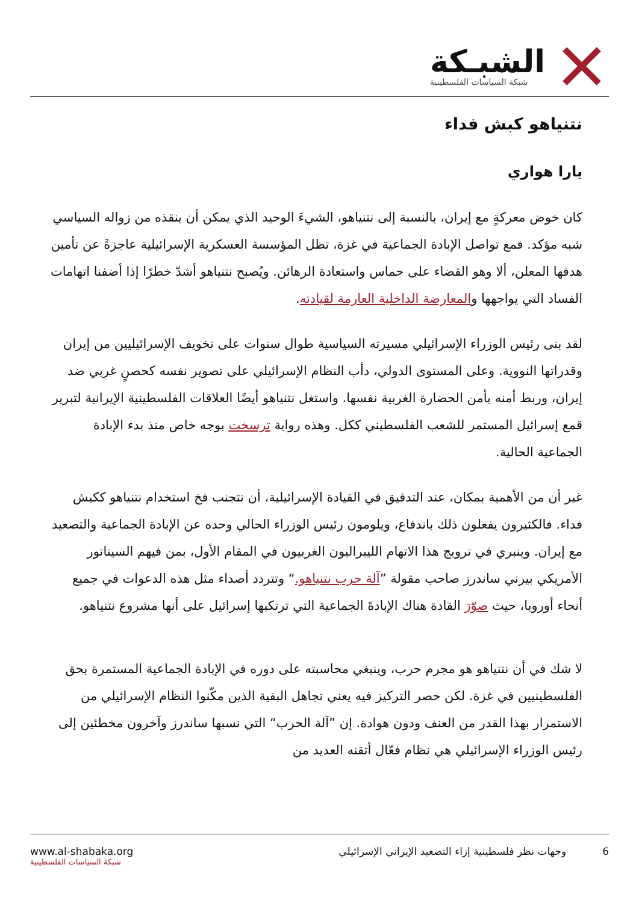الشبـكة
شبكة السياسات الفلسطينية
نتنياهو كبش فداء
يارا هواري
كان خوض معركةٍ مع إيران، بالنسبة إلى نتنياهو، الشيءَ الوحيد الذي يمكن أن ينقذه من زواله السياسي شبه مؤكد. فمع تواصل الإبادة الجماعية في غزة، تظل المؤسسة العسكرية الإسرائيلية عاجزةً عن تأمين هدفها المعلن، ألا وهو القضاء على حماس واستعادة الرهائن. ويُصبح نتنياهو أشدّ خطرًا إذا أضفنا اتهامات الفساد التي يواجهها والمعارضة الداخلية العارمة لقيادته.
لقد بنى رئيس الوزراء الإسرائيلي مسيرته السياسية طوال سنوات على تخويف الإسرائيليين من إيران وقدراتها النووية. وعلى المستوى الدولي، دأب النظام الإسرائيلي على تصوير نفسه كحصنٍ غربي ضد إيران، وربط أمنه بأمن الحضارة الغربية نفسها. واستغل نتنياهو أيضًا العلاقات الفلسطينية الإيرانية لتبرير قمع إسرائيل المستمر للشعب الفلسطيني ككل. وهذه رواية ترسخت بوجه خاص منذ بدء الإبادة الجماعية الحالية.
غير أن من الأهمية بمكان، عند التدقيق في القيادة الإسرائيلية، أن نتجنب فخ استخدام نتنياهو ككبش فداء. فالكثيرون يفعلون ذلك باندفاع، ويلومون رئيس الوزراء الحالي وحده عن الإبادة الجماعية والتصعيد مع إيران. وينبري في ترويج هذا الاتهام الليبراليون الغربيون في المقام الأول، بمن فيهم السيناتور الأمريكي بيرني ساندرز صاحب مقولة ”آلة حرب نتنياهو.“ وتتردد أصداء مثل هذه الدعوات في جميع أنحاء أوروبا، حيث صوّرَ القادة هناك الإبادةَ الجماعية التي ترتكبها إسرائيل على أنها مشروع نتنياهو.
لا شك في أن نتنياهو هو مجرم حرب، وينبغي محاسبته على دوره في الإبادة الجماعية المستمرة بحق الفلسطينيين في غزة. لكن حصر التركيز فيه يعني تجاهل البقية الذين مكّنوا النظام الإسرائيلي من الاستمرار بهذا القدر من العنف ودون هوادة. إن ”آلة الحرب“ التي نسبها ساندرز وآخرون مخطئين إلى رئيس الوزراء الإسرائيلي هي نظام فعّال أتقنه العديد من
6 وجهات نظر فلسطينية إزاء التصعيد الإيراني الإسرائيلي
www.al-shabaka.org
شبكة السياسات الفلسطينية